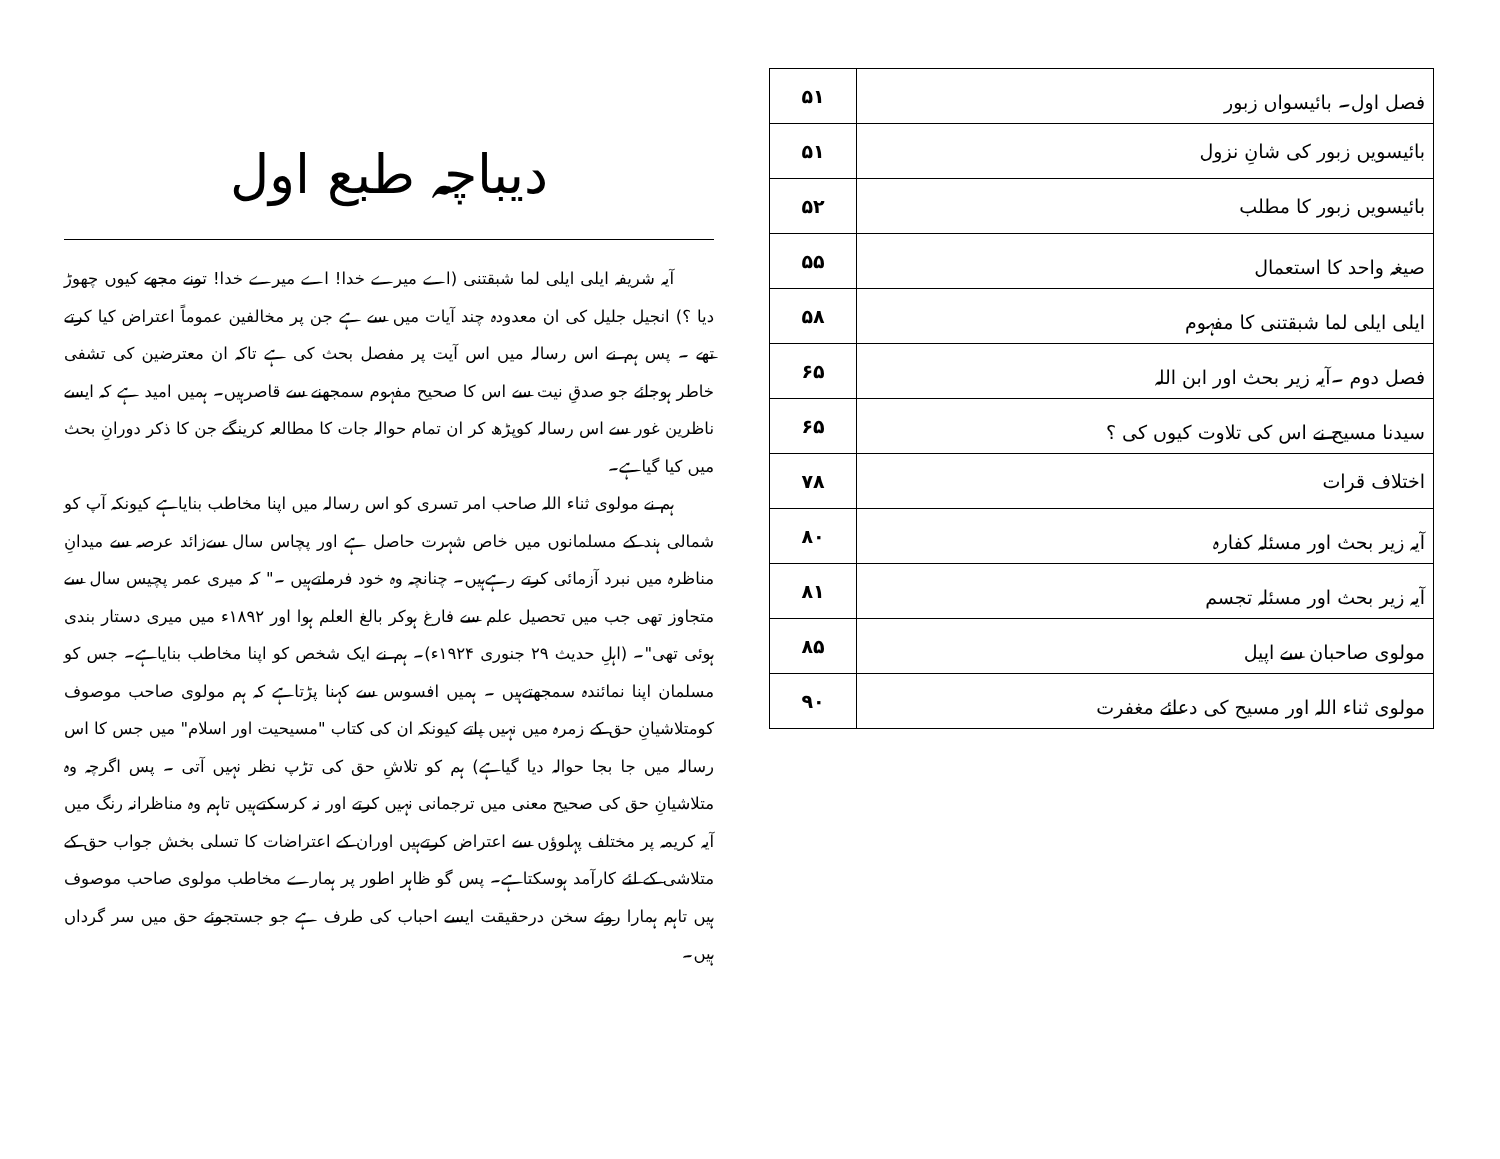| فصل اول۔ بائیسواں زبور | ۵۱ |
| بائیسویں زبور کی شانِ نزول | ۵۱ |
| بائیسویں زبور کا مطلب | ۵۲ |
| صیغہ واحد کا استعمال | ۵۵ |
| ایلی ایلی لما شبقتنی کا مفہوم | ۵۸ |
| فصل دوم ۔آیہ زیر بحث اور ابن اللہ | ۶۵ |
| سیدنا مسیح نے اس کی تلاوت کیوں کی ؟ | ۶۵ |
| اختلاف قرات | ۷۸ |
| آیہ زیر بحث اور مسئلہ کفارہ | ۸۰ |
| آیہ زیر بحث اور مسئلہ تجسم | ۸۱ |
| مولوی صاحبان سے اپیل | ۸۵ |
| مولوی ثناء اللہ اور مسیح کی دعائے مغفرت | ۹۰ |
دیباچہ طبع اول
آیہ شریفہ ایلی ایلی لما شبقتنی (اے میرے خدا! اے میرے خدا! تونے مجھے کیوں چھوڑ دیا ؟) انجیل جلیل کی ان معدودہ چند آیات میں سے ہے جن پر مخالفین عموماً اعتراض کیا کرتے تھے ۔ پس ہم نے اس رسالہ میں اس آیت پر مفصل بحث کی ہے تاکہ ان معترضین کی تشفی خاطر ہوجائے جو صدقِ نیت سے اس کا صحیح مفہوم سمجھنے سے قاصرہیں۔ ہمیں امید ہے کہ ایسے ناظرین غور سے اس رسالہ کوپڑھ کر ان تمام حوالہ جات کا مطالعہ کرینگے جن کا ذکر دورانِ بحث میں کیا گیاہے۔
ہم نے مولوی ثناء اللہ صاحب امر تسری کو اس رسالہ میں اپنا مخاطب بنایاہے کیونکہ آپ کو شمالی ہند کے مسلمانوں میں خاص شہرت حاصل ہے اور پچاس سال سےزائد عرصہ سے میدانِ مناظرہ میں نبرد آزمائی کرتے رہےہیں۔ چنانچہ وہ خود فرماتےہیں ۔" کہ میری عمر پچیس سال سے متجاوز تھی جب میں تحصیل علم سے فارغ ہوکر بالغ العلم ہوا اور ۱۸۹۲ء میں میری دستار بندی ہوئی تھی"۔ (اہلِ حدیث ۲۹ جنوری ۱۹۲۴ء)۔ ہم نے ایک شخص کو اپنا مخاطب بنایاہے۔ جس کو مسلمان اپنا نمائندہ سمجھتےہیں ۔ ہمیں افسوس سے کہنا پڑتاہے کہ ہم مولوی صاحب موصوف کومتلاشیانِ حق کے زمرہ میں نہیں پاتے کیونکہ ان کی کتاب "مسیحیت اور اسلام" میں جس کا اس رسالہ میں جا بجا حوالہ دیا گیاہے) ہم کو تلاشِ حق کی تڑپ نظر نہیں آتی ۔ پس اگرچہ وہ متلاشیانِ حق کی صحیح معنی میں ترجمانی نہیں کرتے اور نہ کرسکتےہیں تاہم وہ مناظرانہ رنگ میں آیہ کریمہ پر مختلف پہلوؤں سے اعتراض کرتےہیں اوران کے اعتراضات کا تسلی بخش جواب حق کے متلاشی کے لئے کارآمد ہوسکتاہے۔ پس گو ظاہر اطور پر ہمارے مخاطب مولوی صاحب موصوف ہیں تاہم ہمارا روئے سخن درحقیقت ایسے احباب کی طرف ہے جو جستجوئے حق میں سر گرداں ہیں۔